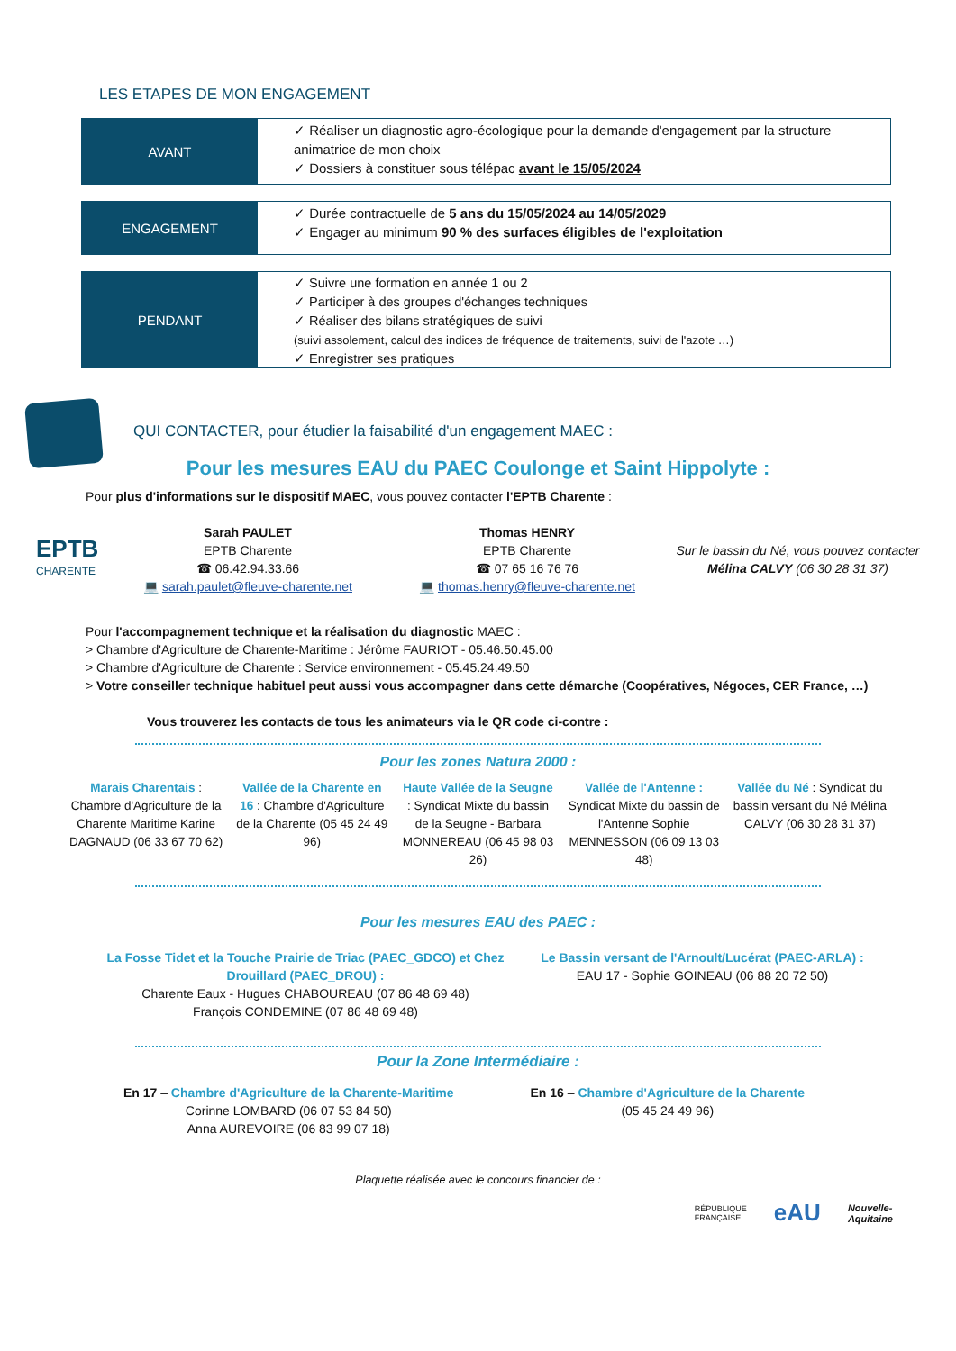LES ETAPES DE MON ENGAGEMENT
AVANT
✓ Réaliser un diagnostic agro-écologique pour la demande d'engagement par la structure animatrice de mon choix
✓ Dossiers à constituer sous télépac avant le 15/05/2024
ENGAGEMENT
✓ Durée contractuelle de 5 ans du 15/05/2024 au 14/05/2029
✓ Engager au minimum 90 % des surfaces éligibles de l'exploitation
PENDANT
✓ Suivre une formation en année 1 ou 2
✓ Participer à des groupes d'échanges techniques
✓ Réaliser des bilans stratégiques de suivi
(suivi assolement, calcul des indices de fréquence de traitements, suivi de l'azote …)
✓ Enregistrer ses pratiques
QUI CONTACTER, pour étudier la faisabilité d'un engagement MAEC :
Pour les mesures EAU du PAEC Coulonge et Saint Hippolyte :
Pour plus d'informations sur le dispositif MAEC, vous pouvez contacter l'EPTB Charente :
EPTB
CHARENTE
Sarah PAULET
EPTB Charente
☎ 06.42.94.33.66
💻 sarah.paulet@fleuve-charente.net
Thomas HENRY
EPTB Charente
☎ 07 65 16 76 76
💻 thomas.henry@fleuve-charente.net
Sur le bassin du Né, vous pouvez contacter Mélina CALVY (06 30 28 31 37)
Pour l'accompagnement technique et la réalisation du diagnostic MAEC :
> Chambre d'Agriculture de Charente-Maritime : Jérôme FAURIOT - 05.46.50.45.00
> Chambre d'Agriculture de Charente : Service environnement - 05.45.24.49.50
> Votre conseiller technique habituel peut aussi vous accompagner dans cette démarche (Coopératives, Négoces, CER France, …)
Vous trouverez les contacts de tous les animateurs via le QR code ci-contre :
Pour les zones Natura 2000 :
Marais Charentais : Chambre d'Agriculture de la Charente Maritime Karine DAGNAUD (06 33 67 70 62)
Vallée de la Charente en 16 : Chambre d'Agriculture de la Charente (05 45 24 49 96)
Haute Vallée de la Seugne : Syndicat Mixte du bassin de la Seugne - Barbara MONNEREAU (06 45 98 03 26)
Vallée de l'Antenne : Syndicat Mixte du bassin de l'Antenne Sophie MENNESSON (06 09 13 03 48)
Vallée du Né : Syndicat du bassin versant du Né Mélina CALVY (06 30 28 31 37)
Pour les mesures EAU des PAEC :
La Fosse Tidet et la Touche Prairie de Triac (PAEC_GDCO) et Chez Drouillard (PAEC_DROU) :
Charente Eaux - Hugues CHABOUREAU (07 86 48 69 48)
François CONDEMINE (07 86 48 69 48)
Le Bassin versant de l'Arnoult/Lucérat (PAEC-ARLA) :
EAU 17 - Sophie GOINEAU (06 88 20 72 50)
Pour la Zone Intermédiaire :
En 17 – Chambre d'Agriculture de la Charente-Maritime
Corinne LOMBARD (06 07 53 84 50)
Anna AUREVOIRE (06 83 99 07 18)
En 16 – Chambre d'Agriculture de la Charente
(05 45 24 49 96)
Plaquette réalisée avec le concours financier de :
RÉPUBLIQUE
FRANÇAISE eAU Nouvelle-
Aquitaine